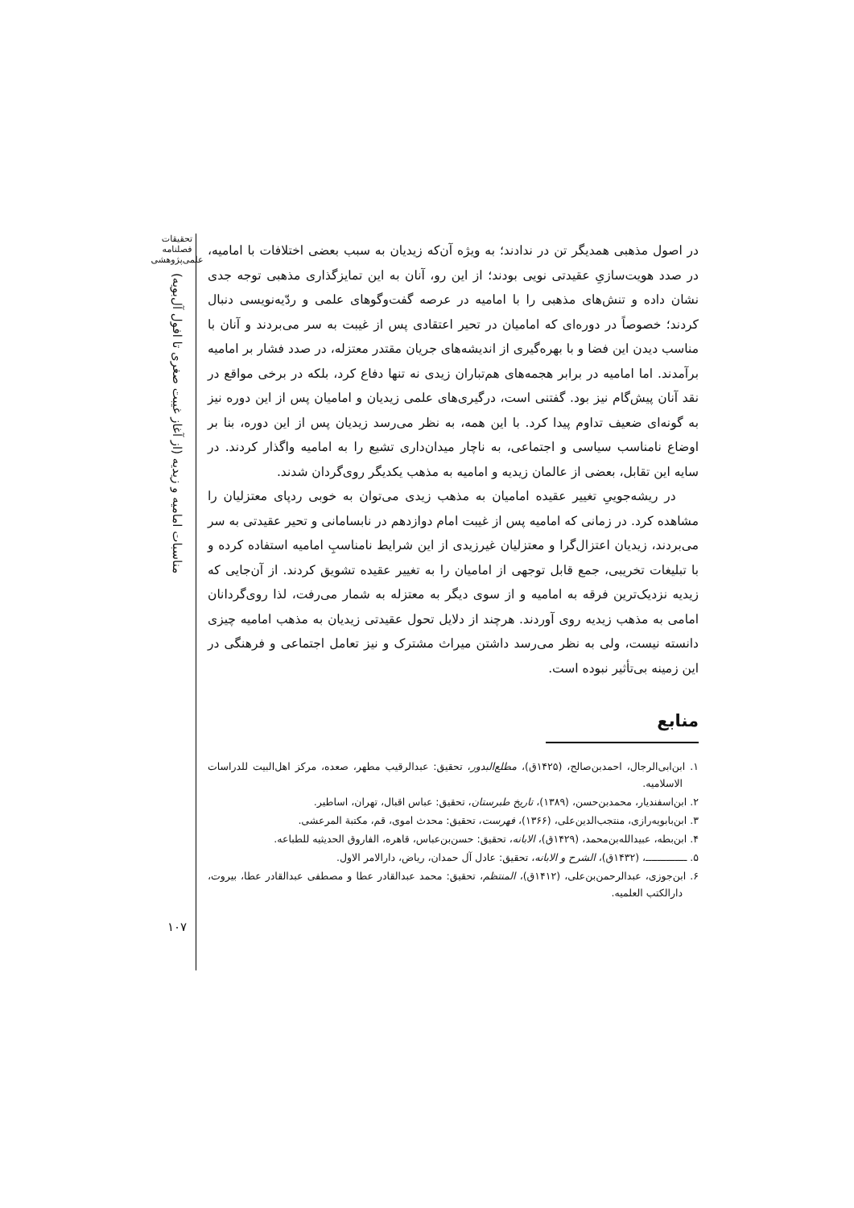تحقیقات
فصلنامه
علمی‌پژوهشی
مناسبات امامیه و زیدیه (از آغاز غیبت صغری تا افول آل‌بویه)
۱۰۷
در اصول مذهبی همدیگر تن در ندادند؛ به ویژه آن‌که زیدیان به سبب بعضی اختلافات با امامیه، در صدد هویت‌سازیِ عقیدتی نویی بودند؛ از این رو، آنان به این تمایزگذاری مذهبی توجه جدی نشان داده و تنش‌های مذهبی را با امامیه در عرصه گفت‌وگوهای علمی و ردّیه‌نویسی دنبال کردند؛ خصوصاً در دوره‌ای که امامیان در تحیر اعتقادی پس از غیبت به سر می‌بردند و آنان با مناسب دیدن این فضا و با بهره‌گیری از اندیشه‌های جریان مقتدر معتزله، در صدد فشار بر امامیه برآمدند. اما امامیه در برابر هجمه‌های هم‌تباران زیدی نه تنها دفاع کرد، بلکه در برخی مواقع در نقد آنان پیش‌گام نیز بود. گفتنی است، درگیری‌های علمی زیدیان و امامیان پس از این دوره نیز به گونه‌ای ضعیف تداوم پیدا کرد. با این همه، به نظر می‌رسد زیدیان پس از این دوره، بنا بر اوضاع نامناسب سیاسی و اجتماعی، به ناچار میدان‌داری تشیع را به امامیه واگذار کردند. در سایه این تقابل، بعضی از عالمان زیدیه و امامیه به مذهب یکدیگر روی‌گردان شدند.
در ریشه‌جوییِ تغییر عقیده امامیان به مذهب زیدی می‌توان به خوبی ردپای معتزلیان را مشاهده کرد. در زمانی که امامیه پس از غیبت امام دوازدهم در نابسامانی و تحیر عقیدتی به سر می‌بردند، زیدیان اعتزال‌گرا و معتزلیان غیرزیدی از این شرایط نامناسبِ امامیه استفاده کرده و با تبلیغات تخریبی، جمع قابل توجهی از امامیان را به تغییر عقیده تشویق کردند. از آن‌جایی که زیدیه نزدیک‌ترین فرقه به امامیه و از سوی دیگر به معتزله به شمار می‌رفت، لذا روی‌گردانان امامی به مذهب زیدیه روی آوردند. هرچند از دلایل تحول عقیدتی زیدیان به مذهب امامیه چیزی دانسته نیست، ولی به نظر می‌رسد داشتن میراث مشترک و نیز تعامل اجتماعی و فرهنگی در این زمینه بی‌تأثیر نبوده است.
منابع
۱. ابن‌ابی‌الرجال، احمدبن‌صالح، (۱۴۲۵ق)، مطلع‌البدور، تحقیق: عبدالرقیب مطهر، صعده، مرکز اهل‌البیت للدراسات الاسلامیه.
۲. ابن‌اسفندیار، محمدبن‌حسن، (۱۳۸۹)، تاریخ طبرستان، تحقیق: عباس اقبال، تهران، اساطیر.
۳. ابن‌بابویه‌رازی، منتجب‌الدین‌علی، (۱۳۶۶)، فهرست، تحقیق: محدث اموی، قم، مکتبة المرعشی.
۴. ابن‌بطه، عبیدالله‌بن‌محمد، (۱۴۲۹ق)، الابانه، تحقیق: حسن‌بن‌عباس، قاهره، الفاروق الحدیثیه للطباعه.
۵. ــــــــــــــ، (۱۴۳۲ق)، الشرح و الابانه، تحقیق: عادل آل حمدان، ریاض، دارالامر الاول.
۶. ابن‌جوزی، عبدالرحمن‌بن‌علی، (۱۴۱۲ق)، المنتظم، تحقیق: محمد عبدالقادر عطا و مصطفی عبدالقادر عطا، بیروت، دارالکتب العلمیه.